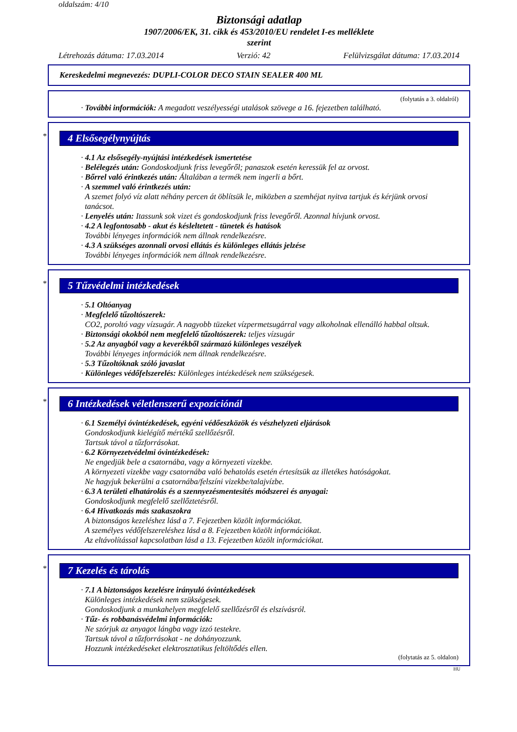oldalszám: 4/10
Biztonsági adatlap
1907/2006/EK, 31. cikk és 453/2010/EU rendelet I-es melléklete
szerint
Létrehozás dátuma: 17.03.2014 Verzió: 42 Felülvizsgálat dátuma: 17.03.2014
Kereskedelmi megnevezés: DUPLI-COLOR DECO STAIN SEALER 400 ML
(folytatás a 3. oldalról)
· További információk: A megadott veszélyességi utalások szövege a 16. fejezetben található.
*
4 Elsősegélynyújtás
· 4.1 Az elsősegély-nyújtási intézkedések ismertetése
· Belélegzés után: Gondoskodjunk friss levegőről; panaszok esetén keressük fel az orvost.
· Bőrrel való érintkezés után: Általában a termék nem ingerli a bőrt.
· A szemmel való érintkezés után:
A szemet folyó víz alatt néhány percen át öblítsük le, miközben a szemhéjat nyitva tartjuk és kérjünk orvosi tanácsot.
· Lenyelés után: Itassunk sok vizet és gondoskodjunk friss levegőről. Azonnal hívjunk orvost.
· 4.2 A legfontosabb - akut és késleltetett - tünetek és hatások
További lényeges információk nem állnak rendelkezésre.
· 4.3 A szükséges azonnali orvosi ellátás és különleges ellátás jelzése
További lényeges információk nem állnak rendelkezésre.
*
5 Tűzvédelmi intézkedések
· 5.1 Oltóanyag
· Megfelelő tűzoltószerek:
CO2, poroltó vagy vízsugár. A nagyobb tüzeket vízpermetsugárral vagy alkoholnak ellenálló habbal oltsuk.
· Biztonsági okokból nem megfelelő tűzoltószerek: teljes vízsugár
· 5.2 Az anyagból vagy a keverékből származó különleges veszélyek
További lényeges információk nem állnak rendelkezésre.
· 5.3 Tűzoltóknak szóló javaslat
· Különleges védőfelszerelés: Különleges intézkedések nem szükségesek.
*
6 Intézkedések véletlenszerű expozíciónál
· 6.1 Személyi óvintézkedések, egyéni védőeszközök és vészhelyzeti eljárások
Gondoskodjunk kielégítő mértékű szellőzésről.
Tartsuk távol a tűzforrásokat.
· 6.2 Környezetvédelmi óvintézkedések:
Ne engedjük bele a csatornába, vagy a környezeti vizekbe.
A környezeti vizekbe vagy csatornába való behatolás esetén értesítsük az illetékes hatóságokat.
Ne hagyjuk bekerülni a csatornába/felszíni vizekbe/talajvízbe.
· 6.3 A területi elhatárolás és a szennyezésmentesítés módszerei és anyagai:
Gondoskodjunk megfelelő szellőztetésről.
· 6.4 Hivatkozás más szakaszokra
A biztonságos kezeléshez lásd a 7. Fejezetben közölt információkat.
A személyes védőfelszereléshez lásd a 8. Fejezetben közölt információkat.
Az eltávolítással kapcsolatban lásd a 13. Fejezetben közölt információkat.
*
7 Kezelés és tárolás
· 7.1 A biztonságos kezelésre irányuló óvintézkedések
Különleges intézkedések nem szükségesek.
Gondoskodjunk a munkahelyen megfelelő szellőzésről és elszívásról.
· Tűz- és robbanásvédelmi információk:
Ne szórjuk az anyagot lángba vagy izzó testekre.
Tartsuk távol a tűzforrásokat - ne dohányozzunk.
Hozzunk intézkedéseket elektrosztatikus feltöltődés ellen.
(folytatás az 5. oldalon)
HU